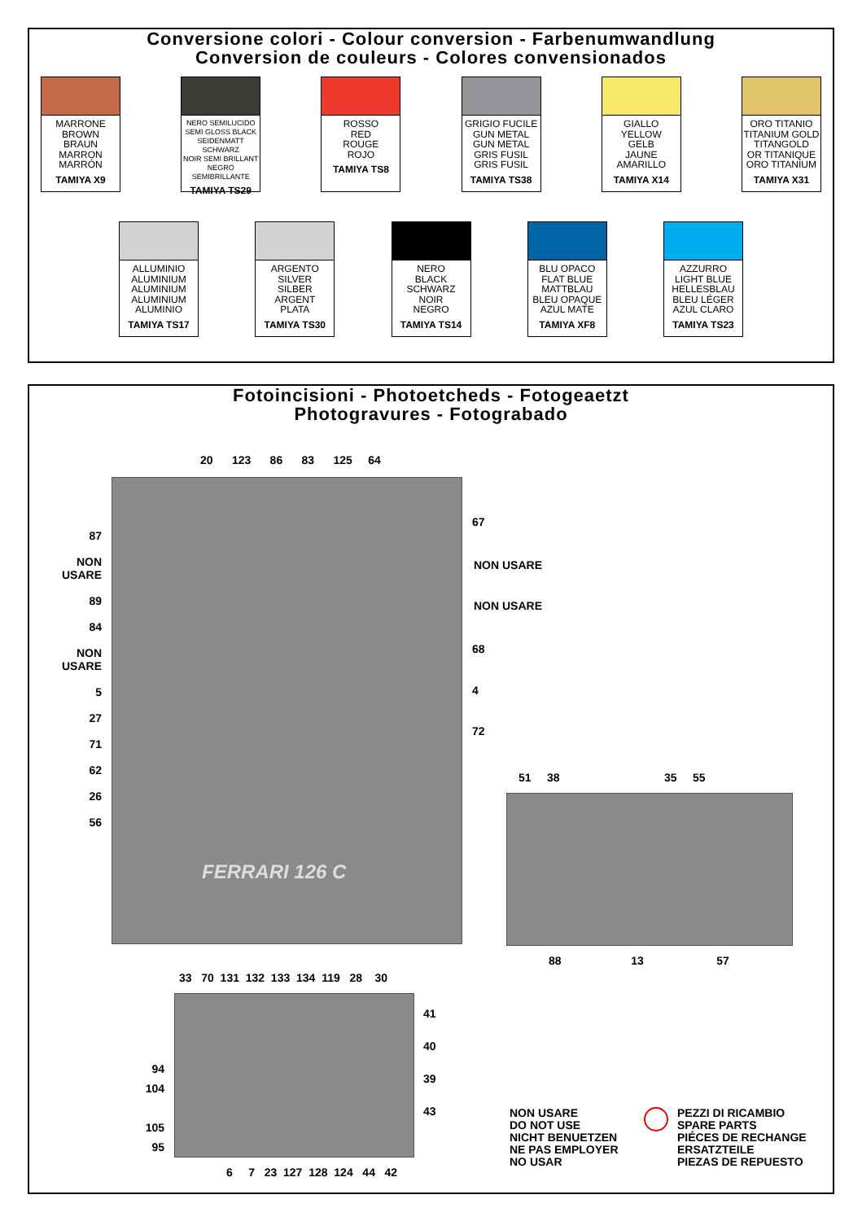Conversione colori - Colour conversion - Farbenumwandlung
Conversion de couleurs - Colores convensionados
MARRONE
BROWN
BRAUN
MARRON
MARRÓN
TAMIYA X9
NERO SEMILUCIDO
SEMI GLOSS BLACK
SEIDENMATT SCHWARZ
NOIR SEMI BRILLANT
NEGRO SEMIBRILLANTE
TAMIYA TS29
ROSSO
RED
ROUGE
ROJO
TAMIYA TS8
GRIGIO FUCILE
GUN METAL
GUN METAL
GRIS FUSIL
GRIS FUSIL
TAMIYA TS38
GIALLO
YELLOW
GELB
JAUNE
AMARILLO
TAMIYA X14
ORO TITANIO
TITANIUM GOLD
TITANGOLD
OR TITANIQUE
ORO TITANIUM
TAMIYA X31
ALLUMINIO
ALUMINIUM
ALUMINIUM
ALUMINIUM
ALUMINIO
TAMIYA TS17
ARGENTO
SILVER
SILBER
ARGENT
PLATA
TAMIYA TS30
NERO
BLACK
SCHWARZ
NOIR
NEGRO
TAMIYA TS14
BLU OPACO
FLAT BLUE
MATTBLAU
BLEU OPAQUE
AZUL MATE
TAMIYA XF8
AZZURRO
LIGHT BLUE
HELLESBLAU
BLEU LÉGER
AZUL CLARO
TAMIYA TS23
Fotoincisioni - Photoetcheds - Fotogeaetzt
Photogravures - Fotograbado
FERRARI 126 C
20 123 86 83 125 64
87
NON USARE
89
84
NON USARE
5
27
71
62
26
56
67
NON USARE
NON USARE
68
4
72
51 38 35 55
88 13 57
33 70 131 132 133 134 119 28 30
41
40
39
43
94
104
105
95
6 7 23 127 128 124 44 42
NON USARE
DO NOT USE
NICHT BENUETZEN
NE PAS EMPLOYER
NO USAR
PEZZI DI RICAMBIO
SPARE PARTS
PIÉCES DE RECHANGE
ERSATZTEILE
PIEZAS DE REPUESTO